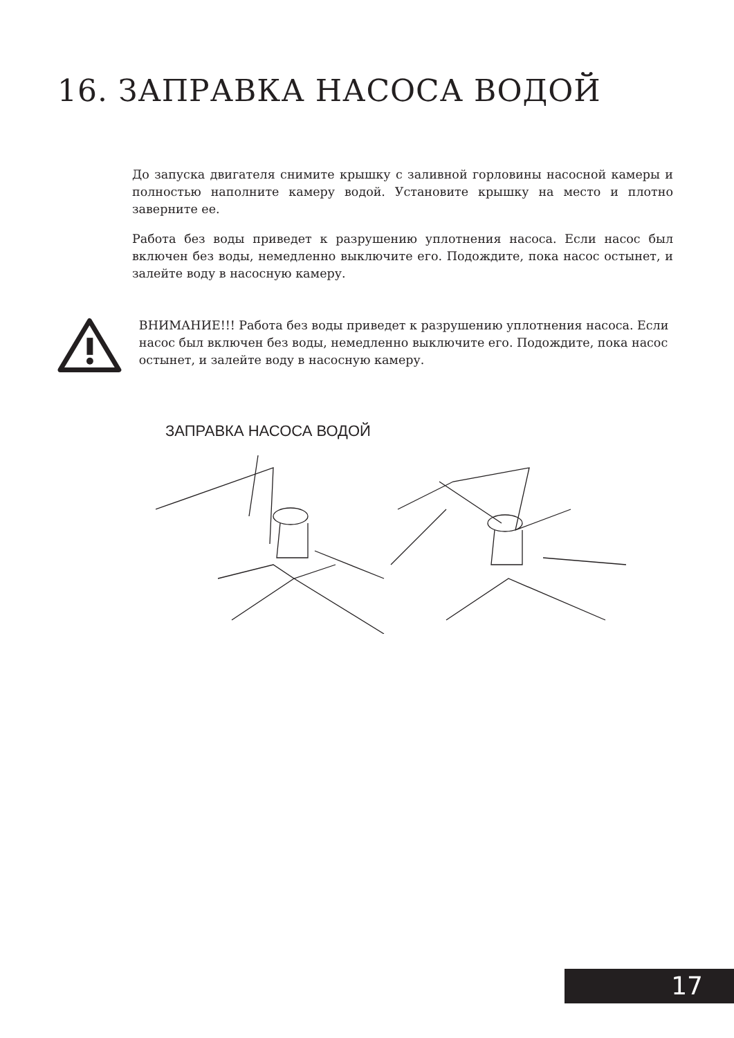16. ЗАПРАВКА НАСОСА ВОДОЙ
До запуска двигателя снимите крышку с заливной горловины насосной камеры и полностью наполните камеру водой. Установите крышку на место и плотно заверните ее.
Работа без воды приведет к разрушению уплотнения насоса. Если насос был включен без воды, немедленно выключите его. Подождите, пока насос остынет, и залейте воду в насосную камеру.
ВНИМАНИЕ!!! Работа без воды приведет к разрушению уплотнения насоса. Если насос был включен без воды, немедленно выключите его. Подождите, пока насос остынет, и залейте воду в насосную камеру.
ЗАПРАВКА НАСОСА ВОДОЙ
17